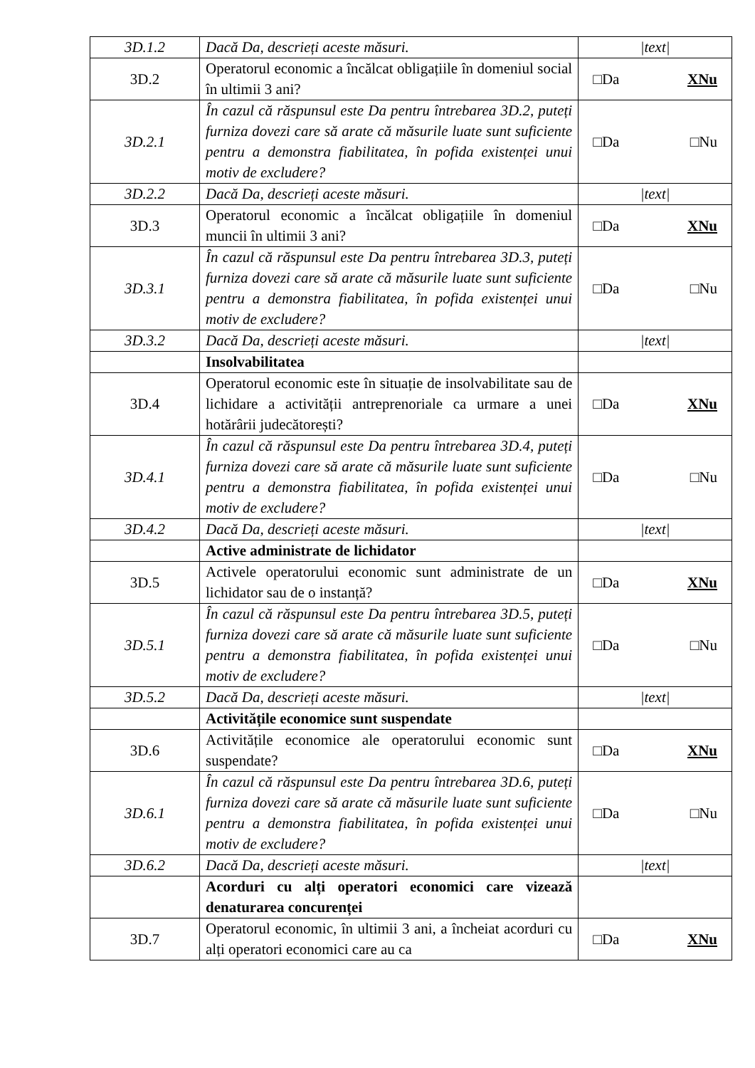| 3D.1.2 | Dacă Da, descrieți aceste măsuri. | /text/ |
| 3D.2 | Operatorul economic a încălcat obligațiile în domeniul social în ultimii 3 ani? | □Da XNu |
| 3D.2.1 | În cazul că răspunsul este Da pentru întrebarea 3D.2, puteți furniza dovezi care să arate că măsurile luate sunt suficiente pentru a demonstra fiabilitatea, în pofida existenței unui motiv de excludere? | □Da □Nu |
| 3D.2.2 | Dacă Da, descrieți aceste măsuri. | /text/ |
| 3D.3 | Operatorul economic a încălcat obligațiile în domeniul muncii în ultimii 3 ani? | □Da XNu |
| 3D.3.1 | În cazul că răspunsul este Da pentru întrebarea 3D.3, puteți furniza dovezi care să arate că măsurile luate sunt suficiente pentru a demonstra fiabilitatea, în pofida existenței unui motiv de excludere? | □Da □Nu |
| 3D.3.2 | Dacă Da, descrieți aceste măsuri. | /text/ |
| | Insolvabilitatea | |
| 3D.4 | Operatorul economic este în situație de insolvabilitate sau de lichidare a activității antreprenoriale ca urmare a unei hotărârii judecătorești? | □Da XNu |
| 3D.4.1 | În cazul că răspunsul este Da pentru întrebarea 3D.4, puteți furniza dovezi care să arate că măsurile luate sunt suficiente pentru a demonstra fiabilitatea, în pofida existenței unui motiv de excludere? | □Da □Nu |
| 3D.4.2 | Dacă Da, descrieți aceste măsuri. | /text/ |
| | Active administrate de lichidator | |
| 3D.5 | Activele operatorului economic sunt administrate de un lichidator sau de o instanță? | □Da XNu |
| 3D.5.1 | În cazul că răspunsul este Da pentru întrebarea 3D.5, puteți furniza dovezi care să arate că măsurile luate sunt suficiente pentru a demonstra fiabilitatea, în pofida existenței unui motiv de excludere? | □Da □Nu |
| 3D.5.2 | Dacă Da, descrieți aceste măsuri. | /text/ |
| | Activitățile economice sunt suspendate | |
| 3D.6 | Activitățile economice ale operatorului economic sunt suspendate? | □Da XNu |
| 3D.6.1 | În cazul că răspunsul este Da pentru întrebarea 3D.6, puteți furniza dovezi care să arate că măsurile luate sunt suficiente pentru a demonstra fiabilitatea, în pofida existenței unui motiv de excludere? | □Da □Nu |
| 3D.6.2 | Dacă Da, descrieți aceste măsuri. | /text/ |
| | Acorduri cu alți operatori economici care vizează denaturarea concurenței | |
| 3D.7 | Operatorul economic, în ultimii 3 ani, a încheiat acorduri cu alți operatori economici care au ca | □Da XNu |